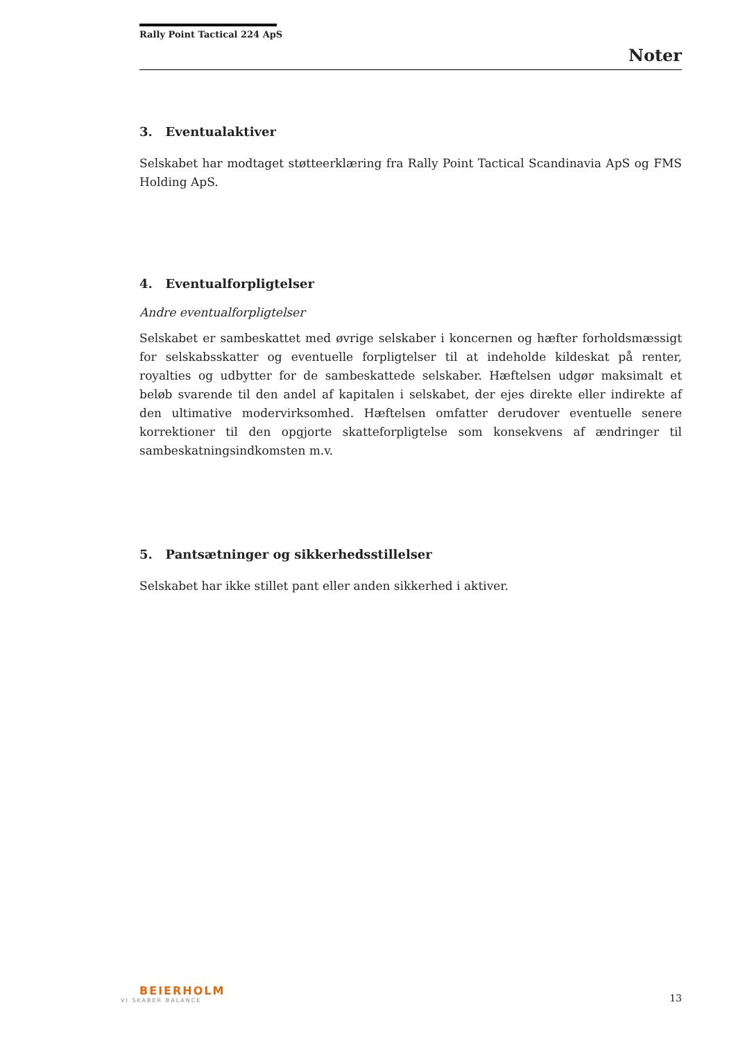Rally Point Tactical 224 ApS
Noter
3. Eventualaktiver
Selskabet har modtaget støtteerklæring fra Rally Point Tactical Scandinavia ApS og FMS Holding ApS.
4. Eventualforpligtelser
Andre eventualforpligtelser
Selskabet er sambeskattet med øvrige selskaber i koncernen og hæfter forholdsmæssigt for selskabsskatter og eventuelle forpligtelser til at indeholde kildeskat på renter, royalties og udbytter for de sambeskattede selskaber. Hæftelsen udgør maksimalt et beløb svarende til den andel af kapitalen i selskabet, der ejes direkte eller indirekte af den ultimative modervirksomhed. Hæftelsen omfatter derudover eventuelle senere korrektioner til den opgjorte skatteforpligtelse som konsekvens af ændringer til sambeskatningsindkomsten m.v.
5. Pantsætninger og sikkerhedsstillelser
Selskabet har ikke stillet pant eller anden sikkerhed i aktiver.
BEIERHOLM
VI SKABER BALANCE
13